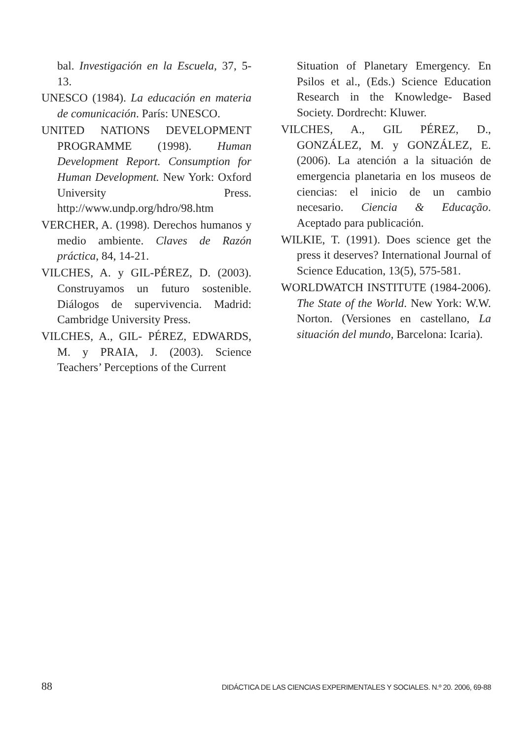bal. Investigación en la Escuela, 37, 5-13.
UNESCO (1984). La educación en materia de comunicación. París: UNESCO.
UNITED NATIONS DEVELOPMENT PROGRAMME (1998). Human Development Report. Consumption for Human Development. New York: Oxford University Press. http://www.undp.org/hdro/98.htm
VERCHER, A. (1998). Derechos humanos y medio ambiente. Claves de Razón práctica, 84, 14-21.
VILCHES, A. y GIL-PÉREZ, D. (2003). Construyamos un futuro sostenible. Diálogos de supervivencia. Madrid: Cambridge University Press.
VILCHES, A., GIL- PÉREZ, EDWARDS, M. y PRAIA, J. (2003). Science Teachers’ Perceptions of the Current
Situation of Planetary Emergency. En Psilos et al., (Eds.) Science Education Research in the Knowledge- Based Society. Dordrecht: Kluwer.
VILCHES, A., GIL PÉREZ, D., GONZÁLEZ, M. y GONZÁLEZ, E. (2006). La atención a la situación de emergencia planetaria en los museos de ciencias: el inicio de un cambio necesario. Ciencia & Educação. Aceptado para publicación.
WILKIE, T. (1991). Does science get the press it deserves? International Journal of Science Education, 13(5), 575-581.
WORLDWATCH INSTITUTE (1984-2006). The State of the World. New York: W.W. Norton. (Versiones en castellano, La situación del mundo, Barcelona: Icaria).
88 DIDÁCTICA DE LAS CIENCIAS EXPERIMENTALES Y SOCIALES. N.º 20. 2006, 69-88